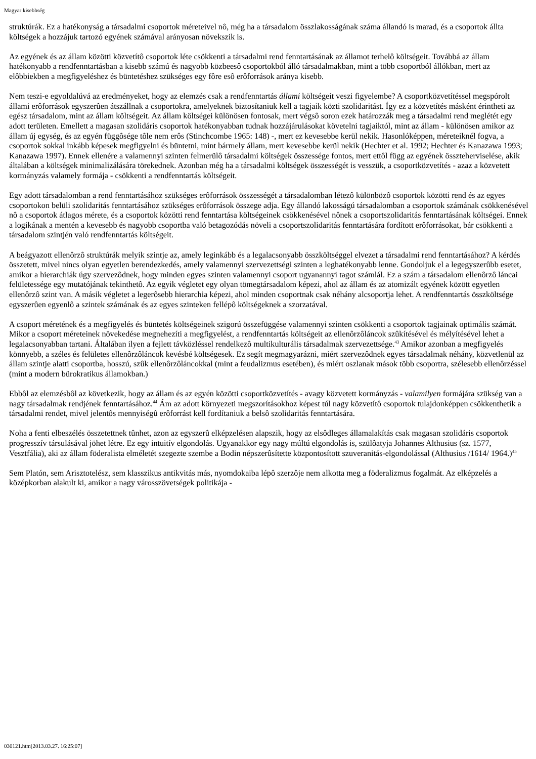Magyar kisebbség
struktúrák. Ez a hatékonyság a társadalmi csoportok méreteivel nô, még ha a társadalom összlakosságának száma állandó is marad, és a csoportok állta költségek a hozzájuk tartozó egyének számával arányosan növekszik is.
Az egyének és az állam közötti közvetítô csoportok léte csökkenti a társadalmi rend fenntartásának az államot terhelô költségeit. Továbbá az állam hatékonyabb a rendfenntartásban a kisebb számú és nagyobb közbeesô csoportokból álló társadalmakban, mint a több csoportból állókban, mert az elôbbiekben a megfigyeléshez és büntetéshez szükséges egy fôre esô erôforrások aránya kisebb.
Nem teszi-e egyoldalúvá az eredményeket, hogy az elemzés csak a rendfenntartás állami költségeit veszi figyelembe? A csoportközvetítéssel megspórolt állami erôforrások egyszerûen átszállnak a csoportokra, amelyeknek biztosítaniuk kell a tagjaik közti szolidaritást. Így ez a közvetítés másként érintheti az egész társadalom, mint az állam költségeit. Az állam költségei különösen fontosak, mert végsô soron ezek határozzák meg a társadalmi rend meglétét egy adott területen. Emellett a magasan szolidáris csoportok hatékonyabban tudnak hozzájárulásokat követelni tagjaiktól, mint az állam - különösen amikor az állam új egység, és az egyén függôsége tôle nem erôs (Stinchcombe 1965: 148) -, mert ez kevesebbe kerül nekik. Hasonlóképpen, méreteiknél fogva, a csoportok sokkal inkább képesek megfigyelni és büntetni, mint bármely állam, mert kevesebbe kerül nekik (Hechter et al. 1992; Hechter és Kanazawa 1993; Kanazawa 1997). Ennek ellenére a valamennyi szinten felmerülô társadalmi költségek összessége fontos, mert ettôl függ az egyének összteherviselése, akik általában a költségek minimalizálására törekednek. Azonban még ha a társadalmi költségek összességét is vesszük, a csoportközvetítés - azaz a közvetett kormányzás valamely formája - csökkenti a rendfenntartás költségeit.
Egy adott társadalomban a rend fenntartásához szükséges erôforrások összességét a társadalomban létezô különbözô csoportok közötti rend és az egyes csoportokon belüli szolidaritás fenntartásához szükséges erôforrások összege adja. Egy állandó lakosságú társadalomban a csoportok számának csökkenésével nô a csoportok átlagos mérete, és a csoportok közötti rend fenntartása költségeinek csökkenésével nônek a csoportszolidaritás fenntartásának költségei. Ennek a logikának a mentén a kevesebb és nagyobb csoportba való betagozódás növeli a csoportszolidaritás fenntartására fordított erôforrásokat, bár csökkenti a társadalom szintjén való rendfenntartás költségeit.
A beágyazott ellenôrzô struktúrák melyik szintje az, amely leginkább és a legalacsonyabb összköltséggel elvezet a társadalmi rend fenntartásához? A kérdés összetett, mivel nincs olyan egyetlen berendezkedés, amely valamennyi szervezettségi szinten a leghatékonyabb lenne. Gondoljuk el a legegyszerûbb esetet, amikor a hierarchiák úgy szervezôdnek, hogy minden egyes szinten valamennyi csoport ugyanannyi tagot számlál. Ez a szám a társadalom ellenôrzô láncai felületessége egy mutatójának tekinthetô. Az egyik végletet egy olyan tömegtársadalom képezi, ahol az állam és az atomizált egyének között egyetlen ellenôrzô szint van. A másik végletet a legerôsebb hierarchia képezi, ahol minden csoportnak csak néhány alcsoportja lehet. A rendfenntartás összköltsége egyszerûen egyenlô a szintek számának és az egyes szinteken fellépô költségeknek a szorzatával.
A csoport méretének és a megfigyelés és büntetés költségeinek szigorú összefüggése valamennyi szinten csökkenti a csoportok tagjainak optimális számát. Mikor a csoport méreteinek növekedése megnehezíti a megfigyelést, a rendfenntartás költségeit az ellenôrzôláncok szûkítésével és mélyítésével lehet a legalacsonyabban tartani. Általában ilyen a fejlett távközléssel rendelkezô multikulturális társadalmak szervezettsége.<sup>43</sup> Amikor azonban a megfigyelés könnyebb, a széles és felületes ellenôrzôláncok kevésbé költségesek. Ez segít megmagyarázni, miért szervezôdnek egyes társadalmak néhány, közvetlenül az állam szintje alatti csoportba, hosszú, szûk ellenôrzôláncokkal (mint a feudalizmus esetében), és miért oszlanak mások több csoportra, szélesebb ellenôrzéssel (mint a modern bürokratikus államokban.)
Ebbôl az elemzésbôl az következik, hogy az állam és az egyén közötti csoportközvetítés - avagy közvetett kormányzás - valamilyen formájára szükség van a nagy társadalmak rendjének fenntartásához.<sup>44</sup> Ám az adott környezeti megszorításokhoz képest túl nagy közvetítô csoportok tulajdonképpen csökkenthetik a társadalmi rendet, mivel jelentôs mennyiségû erôforrást kell fordítaniuk a belsô szolidaritás fenntartására.
Noha a fenti elbeszélés összetettnek tûnhet, azon az egyszerû elképzelésen alapszik, hogy az elsôdleges államalakítás csak magasan szolidáris csoportok progresszív társulásával jöhet létre. Ez egy intuitív elgondolás. Ugyanakkor egy nagy múltú elgondolás is, szülôatyja Johannes Althusius (sz. 1577, Vesztfália), aki az állam föderalista elméletét szegezte szembe a Bodin népszerûsítette központosított szuveranitás-elgondolással (Althusius /1614/ 1964.)<sup>45</sup>
Sem Platón, sem Arisztotelész, sem klasszikus antikvitás más, nyomdokaiba lépô szerzôje nem alkotta meg a föderalizmus fogalmát. Az elképzelés a középkorban alakult ki, amikor a nagy városszövetségek politikája -
030121.htm[2013.03.27. 16:25:07]